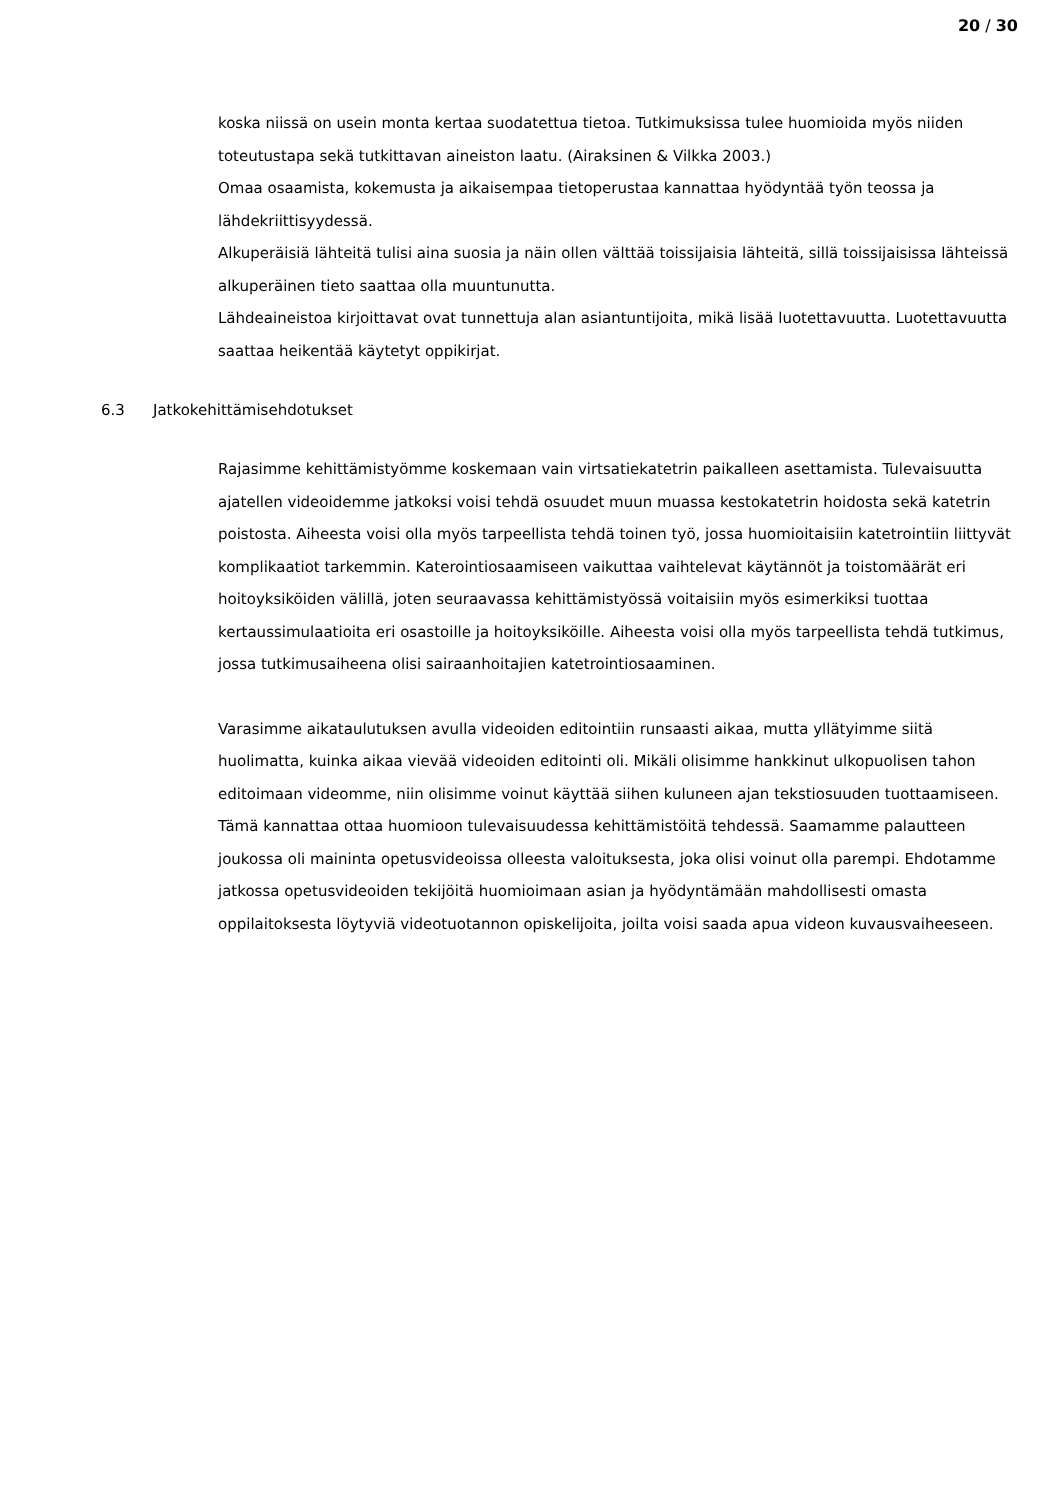20 / 30
koska niissä on usein monta kertaa suodatettua tietoa. Tutkimuksissa tulee huomioida myös niiden toteutustapa sekä tutkittavan aineiston laatu. (Airaksinen & Vilkka 2003.)
Omaa osaamista, kokemusta ja aikaisempaa tietoperustaa kannattaa hyödyntää työn teossa ja lähdekriittisyydessä.
Alkuperäisiä lähteitä tulisi aina suosia ja näin ollen välttää toissijaisia lähteitä, sillä toissijaisissa lähteissä alkuperäinen tieto saattaa olla muuntunutta.
Lähdeaineistoa kirjoittavat ovat tunnettuja alan asiantuntijoita, mikä lisää luotettavuutta. Luotettavuutta saattaa heikentää käytetyt oppikirjat.
6.3 Jatkokehittämisehdotukset
Rajasimme kehittämistyömme koskemaan vain virtsatiekatetrin paikalleen asettamista. Tulevaisuutta ajatellen videoidemme jatkoksi voisi tehdä osuudet muun muassa kestokatetrin hoidosta sekä katetrin poistosta. Aiheesta voisi olla myös tarpeellista tehdä toinen työ, jossa huomioitaisiin katetrointiin liittyvät komplikaatiot tarkemmin. Katerointiosaamiseen vaikuttaa vaihtelevat käytännöt ja toistomäärät eri hoitoyksiköiden välillä, joten seuraavassa kehittämistyössä voitaisiin myös esimerkiksi tuottaa kertaussimulaatioita eri osastoille ja hoitoyksiköille. Aiheesta voisi olla myös tarpeellista tehdä tutkimus, jossa tutkimusaiheena olisi sairaanhoitajien katetrointiosaaminen.
Varasimme aikataulutuksen avulla videoiden editointiin runsaasti aikaa, mutta yllätyimme siitä huolimatta, kuinka aikaa vievää videoiden editointi oli. Mikäli olisimme hankkinut ulkopuolisen tahon editoimaan videomme, niin olisimme voinut käyttää siihen kuluneen ajan tekstiosuuden tuottaamiseen. Tämä kannattaa ottaa huomioon tulevaisuudessa kehittämistöitä tehdessä. Saamamme palautteen joukossa oli maininta opetusvideoissa olleesta valoituksesta, joka olisi voinut olla parempi. Ehdotamme jatkossa opetusvideoiden tekijöitä huomioimaan asian ja hyödyntämään mahdollisesti omasta oppilaitoksesta löytyviä videotuotannon opiskelijoita, joilta voisi saada apua videon kuvausvaiheeseen.